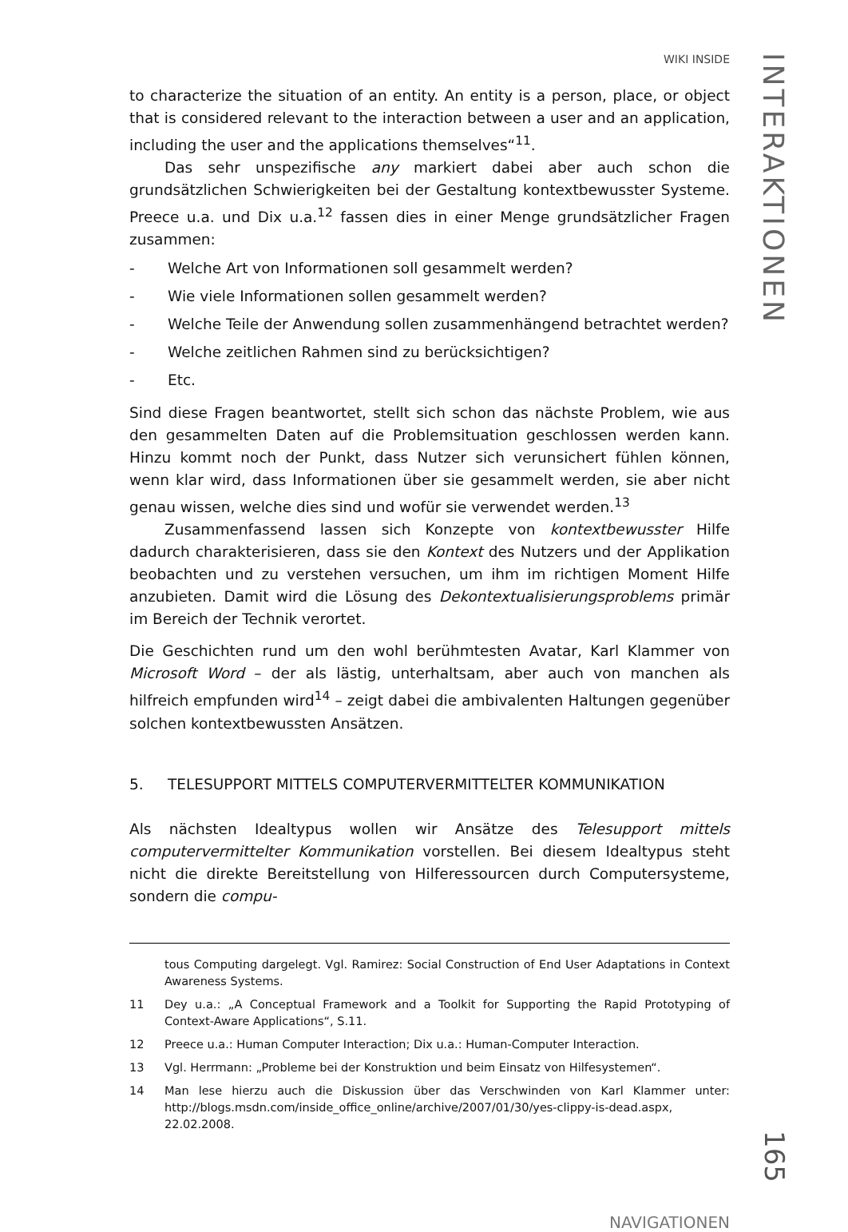WIKI INSIDE
to characterize the situation of an entity. An entity is a person, place, or object that is considered relevant to the interaction between a user and an application, including the user and the applications themselves“<sup>11</sup>.
Das sehr unspezifische any markiert dabei aber auch schon die grundsätzlichen Schwierigkeiten bei der Gestaltung kontextbewusster Systeme. Preece u.a. und Dix u.a.<sup>12</sup> fassen dies in einer Menge grundsätzlicher Fragen zusammen:
- Welche Art von Informationen soll gesammelt werden?
- Wie viele Informationen sollen gesammelt werden?
- Welche Teile der Anwendung sollen zusammenhängend betrachtet werden?
- Welche zeitlichen Rahmen sind zu berücksichtigen?
- Etc.
Sind diese Fragen beantwortet, stellt sich schon das nächste Problem, wie aus den gesammelten Daten auf die Problemsituation geschlossen werden kann. Hinzu kommt noch der Punkt, dass Nutzer sich verunsichert fühlen können, wenn klar wird, dass Informationen über sie gesammelt werden, sie aber nicht genau wissen, welche dies sind und wofür sie verwendet werden.<sup>13</sup>
Zusammenfassend lassen sich Konzepte von kontextbewusster Hilfe dadurch charakterisieren, dass sie den Kontext des Nutzers und der Applikation beobachten und zu verstehen versuchen, um ihm im richtigen Moment Hilfe anzubieten. Damit wird die Lösung des Dekontextualisierungsproblems primär im Bereich der Technik verortet.
Die Geschichten rund um den wohl berühmtesten Avatar, Karl Klammer von Microsoft Word – der als lästig, unterhaltsam, aber auch von manchen als hilfreich empfunden wird<sup>14</sup> – zeigt dabei die ambivalenten Haltungen gegenüber solchen kontextbewussten Ansätzen.
5. TELESUPPORT MITTELS COMPUTERVERMITTELTER KOMMUNIKATION
Als nächsten Idealtypus wollen wir Ansätze des Telesupport mittels computervermittelter Kommunikation vorstellen. Bei diesem Idealtypus steht nicht die direkte Bereitstellung von Hilferessourcen durch Computersysteme, sondern die compu-
tous Computing dargelegt. Vgl. Ramirez: Social Construction of End User Adaptations in Context Awareness Systems.
11 Dey u.a.: „A Conceptual Framework and a Toolkit for Supporting the Rapid Prototyping of Context-Aware Applications“, S.11.
12 Preece u.a.: Human Computer Interaction; Dix u.a.: Human-Computer Interaction.
13 Vgl. Herrmann: „Probleme bei der Konstruktion und beim Einsatz von Hilfesystemen“.
14 Man lese hierzu auch die Diskussion über das Verschwinden von Karl Klammer unter: http://blogs.msdn.com/inside_office_online/archive/2007/01/30/yes-clippy-is-dead.aspx, 22.02.2008.
NAVIGATIONEN
INTERAKTIONEN
165